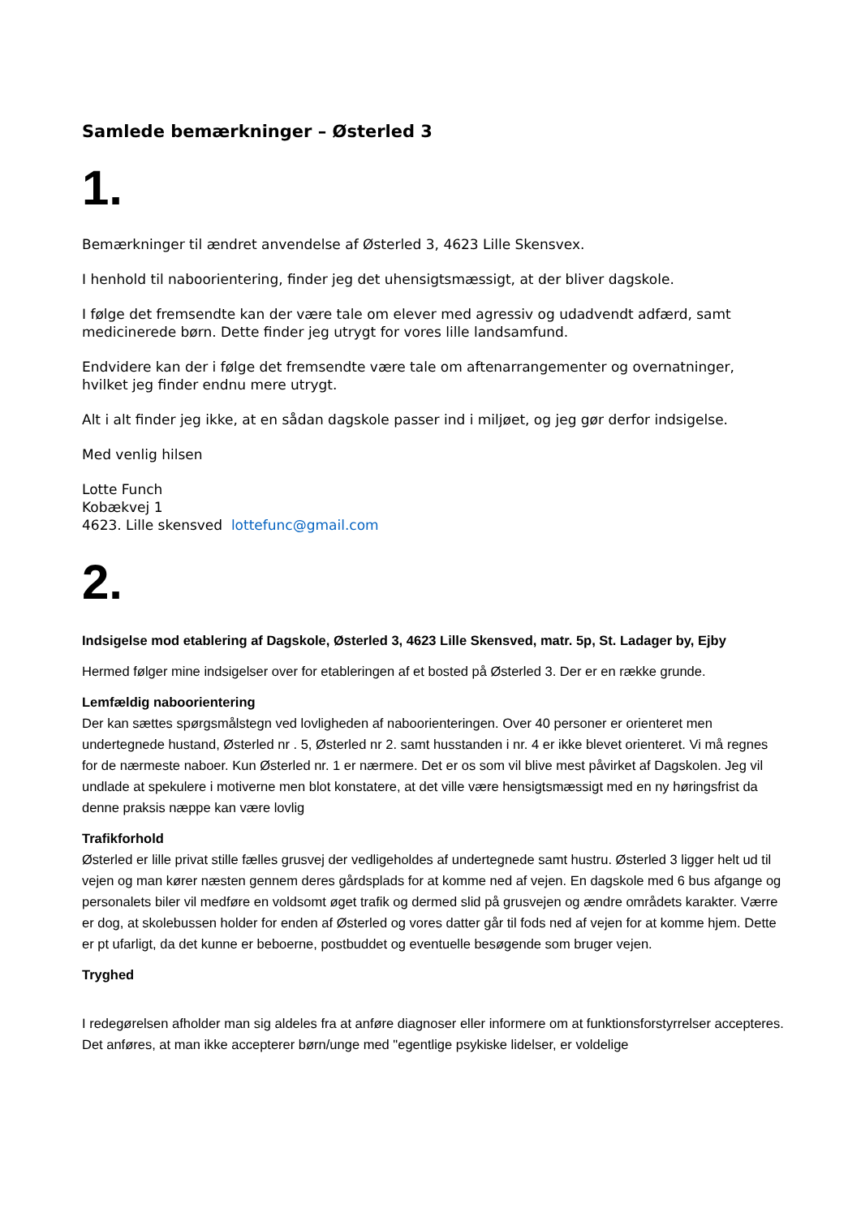Samlede bemærkninger – Østerled 3
1.
Bemærkninger til ændret anvendelse af Østerled 3, 4623 Lille Skensvex.
I henhold til naboorientering, finder jeg det uhensigtsmæssigt, at der bliver dagskole.
I følge det fremsendte kan der være tale om elever med agressiv og udadvendt adfærd, samt medicinerede børn. Dette finder jeg utrygt for vores lille landsamfund.
Endvidere kan der i følge det fremsendte være tale om aftenarrangementer og overnatninger, hvilket jeg finder endnu mere utrygt.
Alt i alt finder jeg ikke, at en sådan dagskole passer ind i miljøet, og jeg gør derfor indsigelse.
Med venlig hilsen
Lotte Funch
Kobækvej 1
4623. Lille skensved lottefunc@gmail.com
2.
Indsigelse mod etablering af Dagskole, Østerled 3, 4623 Lille Skensved, matr. 5p, St. Ladager by, Ejby
Hermed følger mine indsigelser over for etableringen af et bosted på Østerled 3. Der er en række grunde.
Lemfældig naboorientering
Der kan sættes spørgsmålstegn ved lovligheden af naboorienteringen. Over 40 personer er orienteret men undertegnede hustand, Østerled nr . 5, Østerled nr 2. samt husstanden i nr. 4 er ikke blevet orienteret. Vi må regnes for de nærmeste naboer. Kun Østerled nr. 1 er nærmere. Det er os som vil blive mest påvirket af Dagskolen. Jeg vil undlade at spekulere i motiverne men blot konstatere, at det ville være hensigtsmæssigt med en ny høringsfrist da denne praksis næppe kan være lovlig
Trafikforhold
Østerled er lille privat stille fælles grusvej der vedligeholdes af undertegnede samt hustru. Østerled 3 ligger helt ud til vejen og man kører næsten gennem deres gårdsplads for at komme ned af vejen. En dagskole med 6 bus afgange og personalets biler vil medføre en voldsomt øget trafik og dermed slid på grusvejen og ændre områdets karakter. Værre er dog, at skolebussen holder for enden af Østerled og vores datter går til fods ned af vejen for at komme hjem. Dette er pt ufarligt, da det kunne er beboerne, postbuddet og eventuelle besøgende som bruger vejen.
Tryghed
I redegørelsen afholder man sig aldeles fra at anføre diagnoser eller informere om at funktionsforstyrrelser accepteres. Det anføres, at man ikke accepterer børn/unge med "egentlige psykiske lidelser, er voldelige